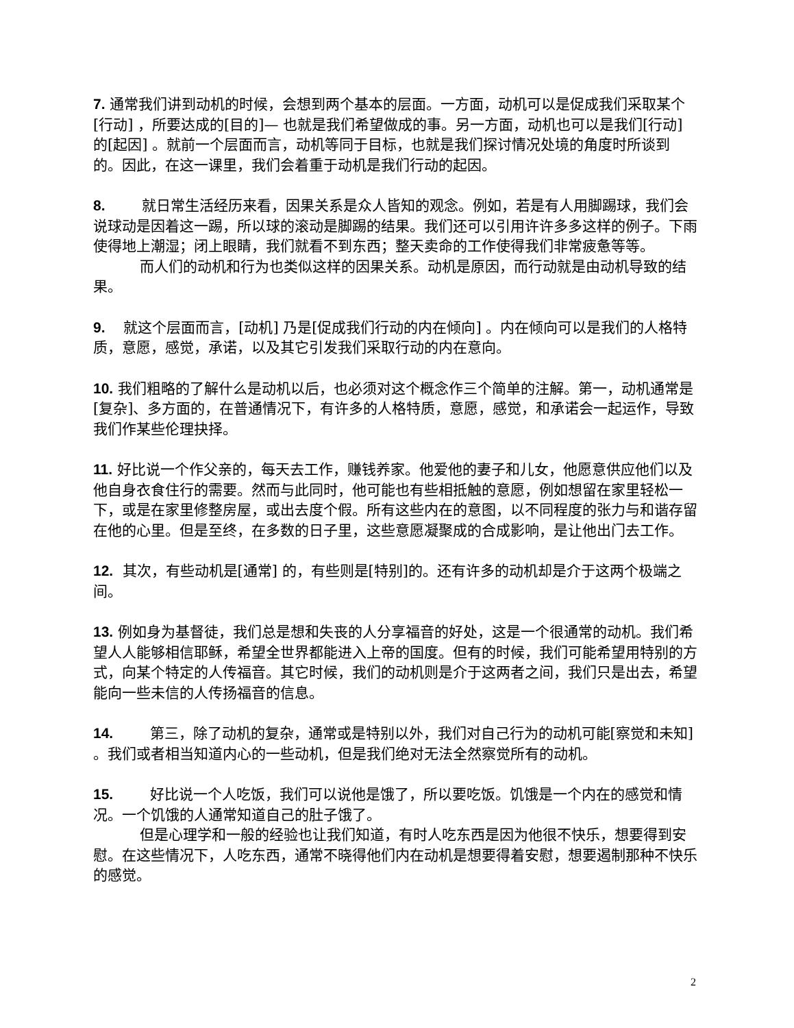7. 通常我们讲到动机的时候，会想到两个基本的层面。一方面，动机可以是促成我们采取某个[行动] ，所要达成的[目的]— 也就是我们希望做成的事。另一方面，动机也可以是我们[行动] 的[起因] 。就前一个层面而言，动机等同于目标，也就是我们探讨情况处境的角度时所谈到的。因此，在这一课里，我们会着重于动机是我们行动的起因。
8. 就日常生活经历来看，因果关系是众人皆知的观念。例如，若是有人用脚踢球，我们会说球动是因着这一踢，所以球的滚动是脚踢的结果。我们还可以引用许许多多这样的例子。下雨使得地上潮湿；闭上眼睛，我们就看不到东西；整天卖命的工作使得我们非常疲惫等等。
而人们的动机和行为也类似这样的因果关系。动机是原因，而行动就是由动机导致的结果。
9. 就这个层面而言，[动机] 乃是[促成我们行动的内在倾向] 。内在倾向可以是我们的人格特质，意愿，感觉，承诺，以及其它引发我们采取行动的内在意向。
10. 我们粗略的了解什么是动机以后，也必须对这个概念作三个简单的注解。第一，动机通常是[复杂]、多方面的，在普通情况下，有许多的人格特质，意愿，感觉，和承诺会一起运作，导致我们作某些伦理抉择。
11. 好比说一个作父亲的，每天去工作，赚钱养家。他爱他的妻子和儿女，他愿意供应他们以及他自身衣食住行的需要。然而与此同时，他可能也有些相抵触的意愿，例如想留在家里轻松一下，或是在家里修整房屋，或出去度个假。所有这些内在的意图，以不同程度的张力与和谐存留在他的心里。但是至终，在多数的日子里，这些意愿凝聚成的合成影响，是让他出门去工作。
12. 其次，有些动机是[通常] 的，有些则是[特别]的。还有许多的动机却是介于这两个极端之间。
13. 例如身为基督徒，我们总是想和失丧的人分享福音的好处，这是一个很通常的动机。我们希望人人能够相信耶稣，希望全世界都能进入上帝的国度。但有的时候，我们可能希望用特别的方式，向某个特定的人传福音。其它时候，我们的动机则是介于这两者之间，我们只是出去，希望能向一些未信的人传扬福音的信息。
14. 第三，除了动机的复杂，通常或是特别以外，我们对自己行为的动机可能[察觉和未知] 。我们或者相当知道内心的一些动机，但是我们绝对无法全然察觉所有的动机。
15. 好比说一个人吃饭，我们可以说他是饿了，所以要吃饭。饥饿是一个内在的感觉和情况。一个饥饿的人通常知道自己的肚子饿了。
但是心理学和一般的经验也让我们知道，有时人吃东西是因为他很不快乐，想要得到安慰。在这些情况下，人吃东西，通常不晓得他们内在动机是想要得着安慰，想要遏制那种不快乐的感觉。
2